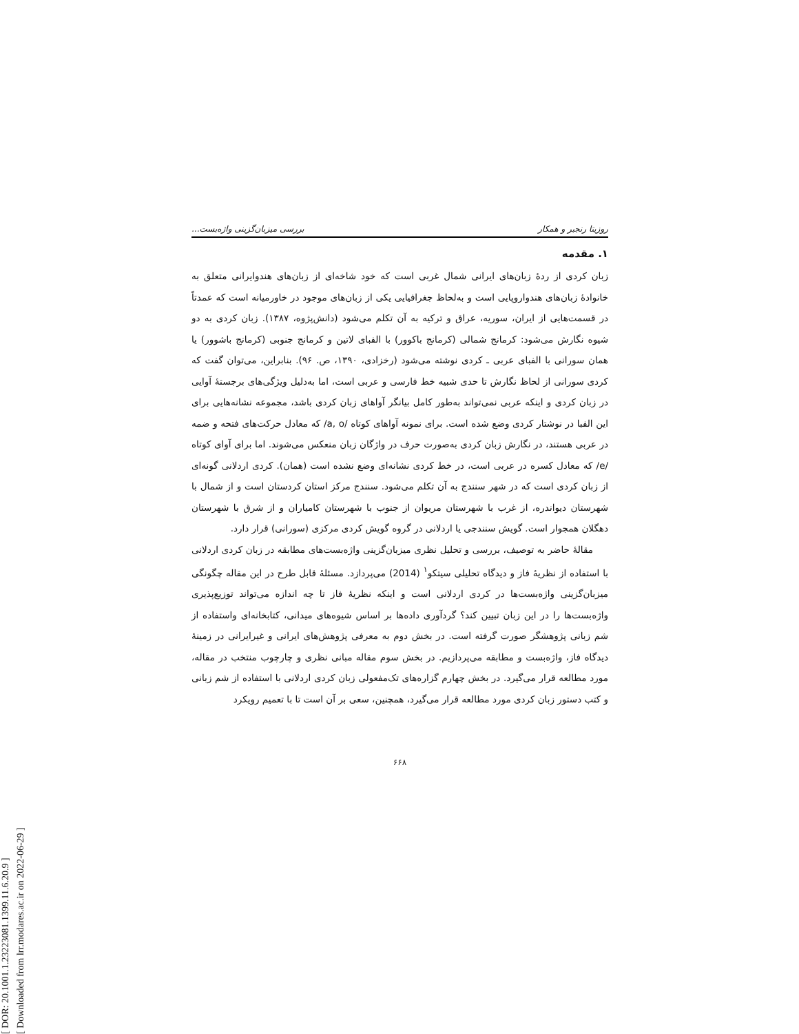[ DOR: 20.1001.1.23223081.1399.11.6.20.9 ]
[ Downloaded from lrr.modares.ac.ir on 2022-06-29 ]
روزیتا رنجبر و همکار بررسی میزبان‌گزینی واژه‌بست...
۱. مقدمه
زبان کردی از ردهٔ زبان‌های ایرانی شمال غربی است که خود شاخه‌ای از زبان‌های هندوایرانی متعلق به خانوادهٔ زبان‌های هندواروپایی است و به‌لحاظ جغرافیایی یکی از زبان‌های موجود در خاورمیانه است که عمدتاً در قسمت‌هایی از ایران، سوریه، عراق و ترکیه به آن تکلم می‌شود (دانش‌پژوه، ۱۳۸۷). زبان کردی به دو شیوه نگارش می‌شود: کرمانج شمالی (کرمانج باکوور) با الفبای لاتین و کرمانج جنوبی (کرمانج باشوور) یا همان سورانی با الفبای عربی ـ کردی نوشته می‌شود (رخزادی، ۱۳۹۰، ص. ۹۶). بنابراین، می‌توان گفت که کردی سورانی از لحاظ نگارش تا حدی شبیه خط فارسی و عربی است، اما به‌دلیل ویژگی‌های برجستهٔ آوایی در زبان کردی و اینکه عربی نمی‌تواند به‌طور کامل بیانگر آواهای زبان کردی باشد، مجموعه نشانه‌هایی برای این الفبا در نوشتار کردی وضع شده است. برای نمونه آواهای کوتاه /a, o/ که معادل حرکت‌های فتحه و ضمه در عربی هستند، در نگارش زبان کردی به‌صورت حرف در واژگان زبان منعکس می‌شوند. اما برای آوای کوتاه /e/ که معادل کسره در عربی است، در خط کردی نشانه‌ای وضع نشده است (همان). کردی اردلانی گونه‌ای از زبان کردی است که در شهر سنندج به آن تکلم می‌شود. سنندج مرکز استان کردستان است و از شمال با شهرستان دیواندره، از غرب با شهرستان مریوان از جنوب با شهرستان کامیاران و از شرق با شهرستان دهگلان همجوار است. گویش سنندجی یا اردلانی در گروه گویش کردی مرکزی (سورانی) قرار دارد.
مقالهٔ حاضر به توصیف، بررسی و تحلیل نظری میزبان‌گزینی واژه‌بست‌های مطابقه در زبان کردی اردلانی با استفاده از نظریهٔ فاز و دیدگاه تحلیلی سیتکو<sup>۱</sup> (2014) می‌پردازد. مسئلهٔ قابل طرح در این مقاله چگونگی میزبان‌گزینی واژه‌بست‌ها در کردی اردلانی است و اینکه نظریهٔ فاز تا چه اندازه می‌تواند توزیع‌پذیری واژه‌بست‌ها را در این زبان تبیین کند؟ گردآوری داده‌ها بر اساس شیوه‌های میدانی، کتابخانه‌ای واستفاده از شم زبانی پژوهشگر صورت گرفته است. در بخش دوم به معرفی پژوهش‌های ایرانی و غیرایرانی در زمینهٔ دیدگاه فاز، واژه‌بست و مطابقه می‌پردازیم. در بخش سوم مقاله مبانی نظری و چارچوب منتخب در مقاله، مورد مطالعه قرار می‌گیرد. در بخش چهارم گزاره‌های تک‌مفعولی زبان کردی اردلانی با استفاده از شم زبانی و کتب دستور زبان کردی مورد مطالعه قرار می‌گیرد، همچنین، سعی بر آن است تا با تعمیم رویکرد
۶۶۸